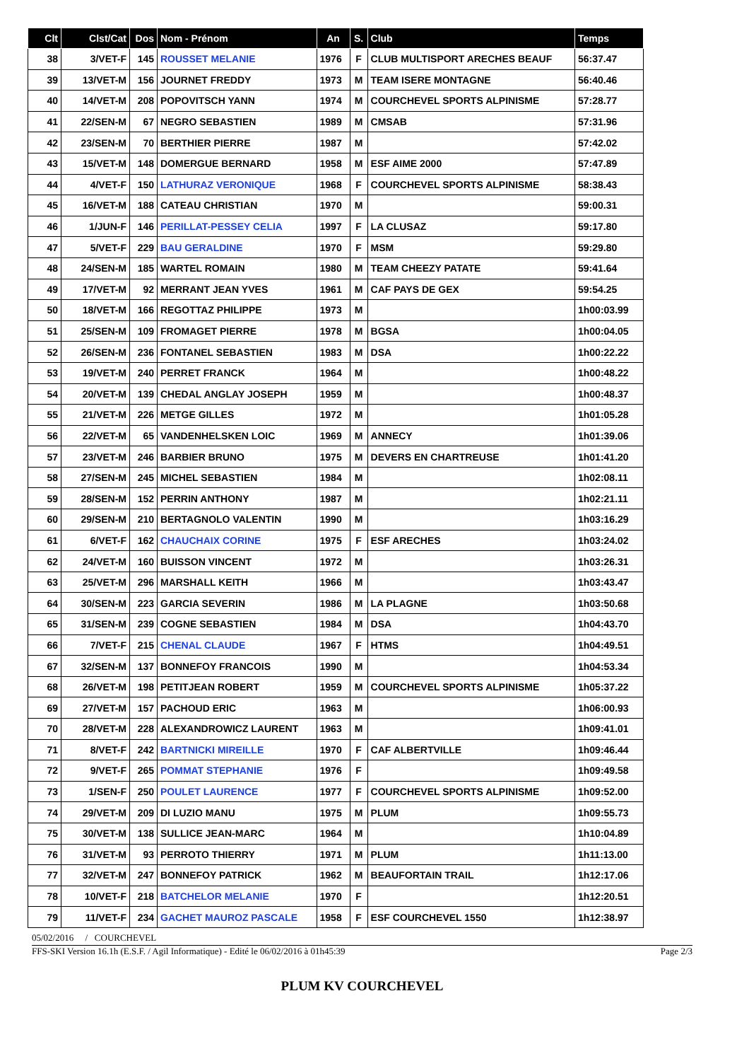| Clt | Clst/Cat | Dos | Nom - Prénom | An | S. | Club | Temps |
| --- | --- | --- | --- | --- | --- | --- | --- |
| 38 | 3/VET-F | 145 | ROUSSET MELANIE | 1976 | F | CLUB MULTISPORT ARECHES BEAUF | 56:37.47 |
| 39 | 13/VET-M | 156 | JOURNET FREDDY | 1973 | M | TEAM ISERE MONTAGNE | 56:40.46 |
| 40 | 14/VET-M | 208 | POPOVITSCH YANN | 1974 | M | COURCHEVEL SPORTS ALPINISME | 57:28.77 |
| 41 | 22/SEN-M | 67 | NEGRO SEBASTIEN | 1989 | M | CMSAB | 57:31.96 |
| 42 | 23/SEN-M | 70 | BERTHIER PIERRE | 1987 | M | | 57:42.02 |
| 43 | 15/VET-M | 148 | DOMERGUE BERNARD | 1958 | M | ESF AIME 2000 | 57:47.89 |
| 44 | 4/VET-F | 150 | LATHURAZ VERONIQUE | 1968 | F | COURCHEVEL SPORTS ALPINISME | 58:38.43 |
| 45 | 16/VET-M | 188 | CATEAU CHRISTIAN | 1970 | M | | 59:00.31 |
| 46 | 1/JUN-F | 146 | PERILLAT-PESSEY CELIA | 1997 | F | LA CLUSAZ | 59:17.80 |
| 47 | 5/VET-F | 229 | BAU GERALDINE | 1970 | F | MSM | 59:29.80 |
| 48 | 24/SEN-M | 185 | WARTEL ROMAIN | 1980 | M | TEAM CHEEZY PATATE | 59:41.64 |
| 49 | 17/VET-M | 92 | MERRANT JEAN YVES | 1961 | M | CAF PAYS DE GEX | 59:54.25 |
| 50 | 18/VET-M | 166 | REGOTTAZ PHILIPPE | 1973 | M | | 1h00:03.99 |
| 51 | 25/SEN-M | 109 | FROMAGET PIERRE | 1978 | M | BGSA | 1h00:04.05 |
| 52 | 26/SEN-M | 236 | FONTANEL SEBASTIEN | 1983 | M | DSA | 1h00:22.22 |
| 53 | 19/VET-M | 240 | PERRET FRANCK | 1964 | M | | 1h00:48.22 |
| 54 | 20/VET-M | 139 | CHEDAL ANGLAY JOSEPH | 1959 | M | | 1h00:48.37 |
| 55 | 21/VET-M | 226 | METGE GILLES | 1972 | M | | 1h01:05.28 |
| 56 | 22/VET-M | 65 | VANDENHELSKEN LOIC | 1969 | M | ANNECY | 1h01:39.06 |
| 57 | 23/VET-M | 246 | BARBIER BRUNO | 1975 | M | DEVERS EN CHARTREUSE | 1h01:41.20 |
| 58 | 27/SEN-M | 245 | MICHEL SEBASTIEN | 1984 | M | | 1h02:08.11 |
| 59 | 28/SEN-M | 152 | PERRIN ANTHONY | 1987 | M | | 1h02:21.11 |
| 60 | 29/SEN-M | 210 | BERTAGNOLO VALENTIN | 1990 | M | | 1h03:16.29 |
| 61 | 6/VET-F | 162 | CHAUCHAIX CORINE | 1975 | F | ESF ARECHES | 1h03:24.02 |
| 62 | 24/VET-M | 160 | BUISSON VINCENT | 1972 | M | | 1h03:26.31 |
| 63 | 25/VET-M | 296 | MARSHALL KEITH | 1966 | M | | 1h03:43.47 |
| 64 | 30/SEN-M | 223 | GARCIA SEVERIN | 1986 | M | LA PLAGNE | 1h03:50.68 |
| 65 | 31/SEN-M | 239 | COGNE SEBASTIEN | 1984 | M | DSA | 1h04:43.70 |
| 66 | 7/VET-F | 215 | CHENAL CLAUDE | 1967 | F | HTMS | 1h04:49.51 |
| 67 | 32/SEN-M | 137 | BONNEFOY FRANCOIS | 1990 | M | | 1h04:53.34 |
| 68 | 26/VET-M | 198 | PETITJEAN ROBERT | 1959 | M | COURCHEVEL SPORTS ALPINISME | 1h05:37.22 |
| 69 | 27/VET-M | 157 | PACHOUD ERIC | 1963 | M | | 1h06:00.93 |
| 70 | 28/VET-M | 228 | ALEXANDROWICZ LAURENT | 1963 | M | | 1h09:41.01 |
| 71 | 8/VET-F | 242 | BARTNICKI MIREILLE | 1970 | F | CAF ALBERTVILLE | 1h09:46.44 |
| 72 | 9/VET-F | 265 | POMMAT STEPHANIE | 1976 | F | | 1h09:49.58 |
| 73 | 1/SEN-F | 250 | POULET LAURENCE | 1977 | F | COURCHEVEL SPORTS ALPINISME | 1h09:52.00 |
| 74 | 29/VET-M | 209 | DI LUZIO MANU | 1975 | M | PLUM | 1h09:55.73 |
| 75 | 30/VET-M | 138 | SULLICE JEAN-MARC | 1964 | M | | 1h10:04.89 |
| 76 | 31/VET-M | 93 | PERROTO THIERRY | 1971 | M | PLUM | 1h11:13.00 |
| 77 | 32/VET-M | 247 | BONNEFOY PATRICK | 1962 | M | BEAUFORTAIN TRAIL | 1h12:17.06 |
| 78 | 10/VET-F | 218 | BATCHELOR MELANIE | 1970 | F | | 1h12:20.51 |
| 79 | 11/VET-F | 234 | GACHET MAUROZ PASCALE | 1958 | F | ESF COURCHEVEL 1550 | 1h12:38.97 |
05/02/2016 / COURCHEVEL
FFS-SKI Version 16.1h (E.S.F. / Agil Informatique) - Edité le 06/02/2016 à 01h45:39 Page 2/3
PLUM KV COURCHEVEL